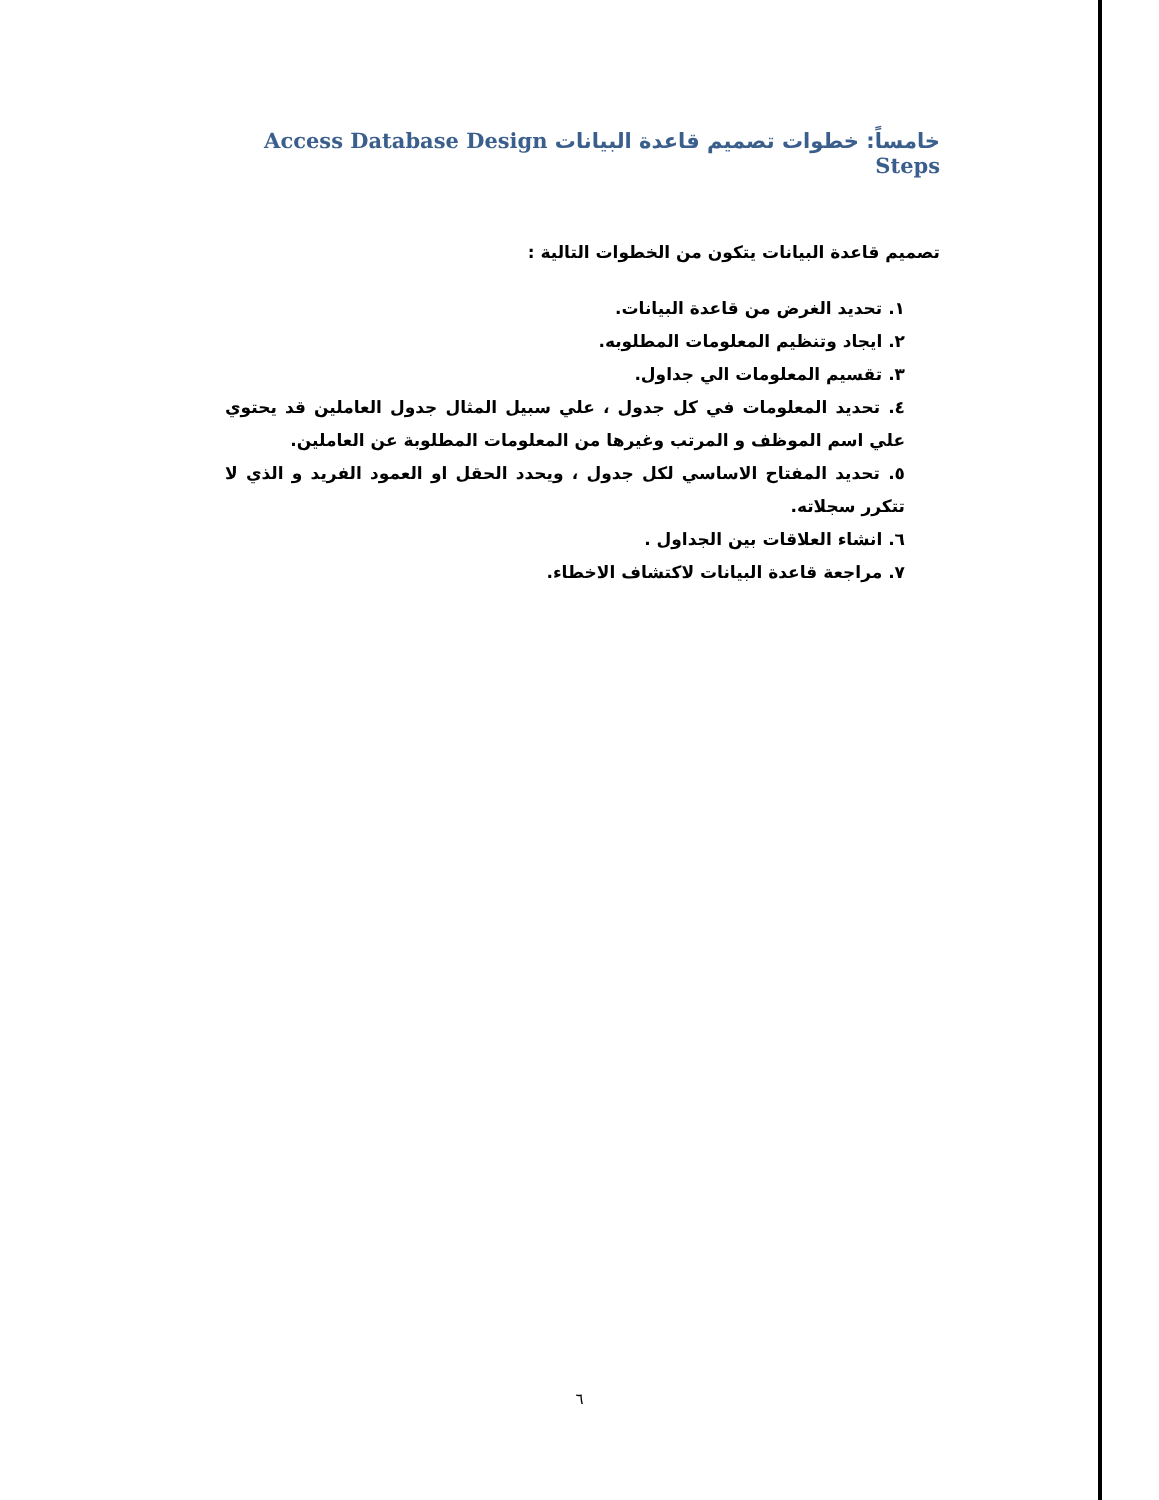خامساً: خطوات تصميم قاعدة البيانات Access Database Design Steps
تصميم قاعدة البيانات يتكون من الخطوات التالية :
١. تحديد الغرض من قاعدة البيانات.
٢. ايجاد وتنظيم المعلومات المطلوبه.
٣. تقسيم المعلومات الي جداول.
٤. تحديد المعلومات في كل جدول ، علي سبيل المثال جدول العاملين قد يحتوي علي اسم الموظف و المرتب وغيرها من المعلومات المطلوبة عن العاملين.
٥. تحديد المفتاح الاساسي لكل جدول ، ويحدد الحقل او العمود الفريد و الذي لا تتكرر سجلاته.
٦. انشاء العلاقات بين الجداول .
٧. مراجعة قاعدة البيانات لاكتشاف الاخطاء.
٦